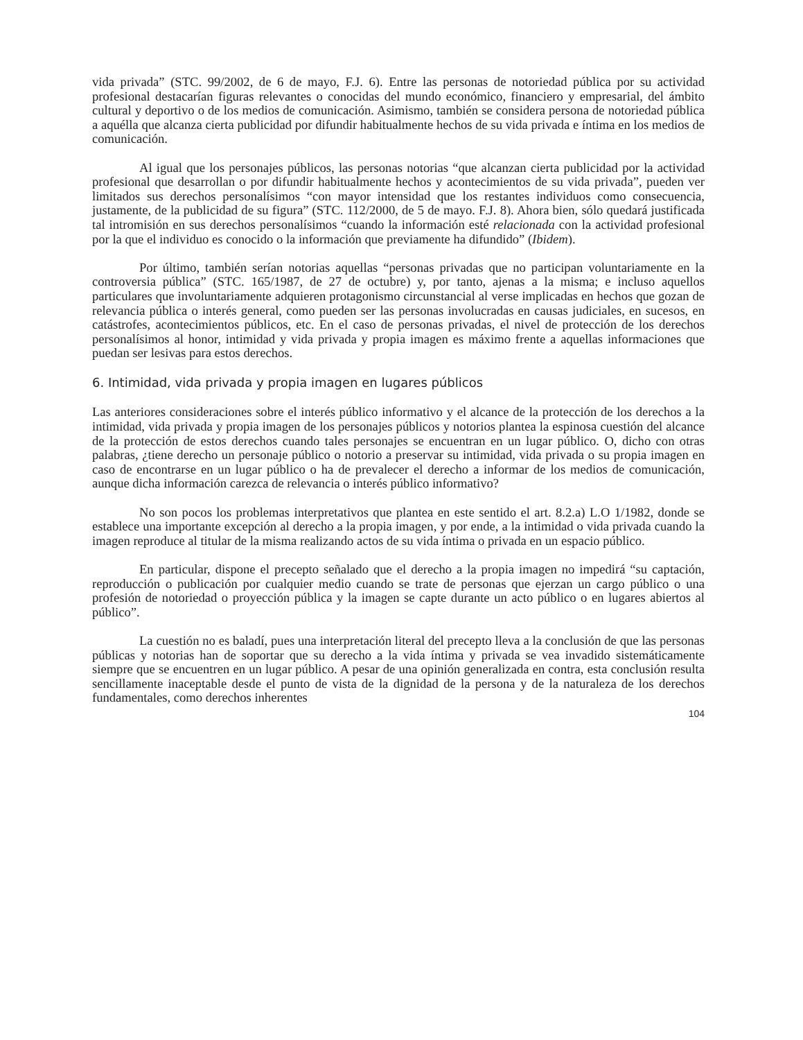vida privada” (STC. 99/2002, de 6 de mayo, F.J. 6). Entre las personas de notoriedad pública por su actividad profesional destacarían figuras relevantes o conocidas del mundo económico, financiero y empresarial, del ámbito cultural y deportivo o de los medios de comunicación. Asimismo, también se considera persona de notoriedad pública a aquélla que alcanza cierta publicidad por difundir habitualmente hechos de su vida privada e íntima en los medios de comunicación.
Al igual que los personajes públicos, las personas notorias “que alcanzan cierta publicidad por la actividad profesional que desarrollan o por difundir habitualmente hechos y acontecimientos de su vida privada”, pueden ver limitados sus derechos personalísimos “con mayor intensidad que los restantes individuos como consecuencia, justamente, de la publicidad de su figura” (STC. 112/2000, de 5 de mayo. F.J. 8). Ahora bien, sólo quedará justificada tal intromisión en sus derechos personalísimos “cuando la información esté relacionada con la actividad profesional por la que el individuo es conocido o la información que previamente ha difundido” (Ibidem).
Por último, también serían notorias aquellas “personas privadas que no participan voluntariamente en la controversia pública” (STC. 165/1987, de 27 de octubre) y, por tanto, ajenas a la misma; e incluso aquellos particulares que involuntariamente adquieren protagonismo circunstancial al verse implicadas en hechos que gozan de relevancia pública o interés general, como pueden ser las personas involucradas en causas judiciales, en sucesos, en catástrofes, acontecimientos públicos, etc. En el caso de personas privadas, el nivel de protección de los derechos personalísimos al honor, intimidad y vida privada y propia imagen es máximo frente a aquellas informaciones que puedan ser lesivas para estos derechos.
6. Intimidad, vida privada y propia imagen en lugares públicos
Las anteriores consideraciones sobre el interés público informativo y el alcance de la protección de los derechos a la intimidad, vida privada y propia imagen de los personajes públicos y notorios plantea la espinosa cuestión del alcance de la protección de estos derechos cuando tales personajes se encuentran en un lugar público. O, dicho con otras palabras, ¿tiene derecho un personaje público o notorio a preservar su intimidad, vida privada o su propia imagen en caso de encontrarse en un lugar público o ha de prevalecer el derecho a informar de los medios de comunicación, aunque dicha información carezca de relevancia o interés público informativo?
No son pocos los problemas interpretativos que plantea en este sentido el art. 8.2.a) L.O 1/1982, donde se establece una importante excepción al derecho a la propia imagen, y por ende, a la intimidad o vida privada cuando la imagen reproduce al titular de la misma realizando actos de su vida íntima o privada en un espacio público.
En particular, dispone el precepto señalado que el derecho a la propia imagen no impedirá “su captación, reproducción o publicación por cualquier medio cuando se trate de personas que ejerzan un cargo público o una profesión de notoriedad o proyección pública y la imagen se capte durante un acto público o en lugares abiertos al público”.
La cuestión no es baladí, pues una interpretación literal del precepto lleva a la conclusión de que las personas públicas y notorias han de soportar que su derecho a la vida íntima y privada se vea invadido sistemáticamente siempre que se encuentren en un lugar público. A pesar de una opinión generalizada en contra, esta conclusión resulta sencillamente inaceptable desde el punto de vista de la dignidad de la persona y de la naturaleza de los derechos fundamentales, como derechos inherentes
104